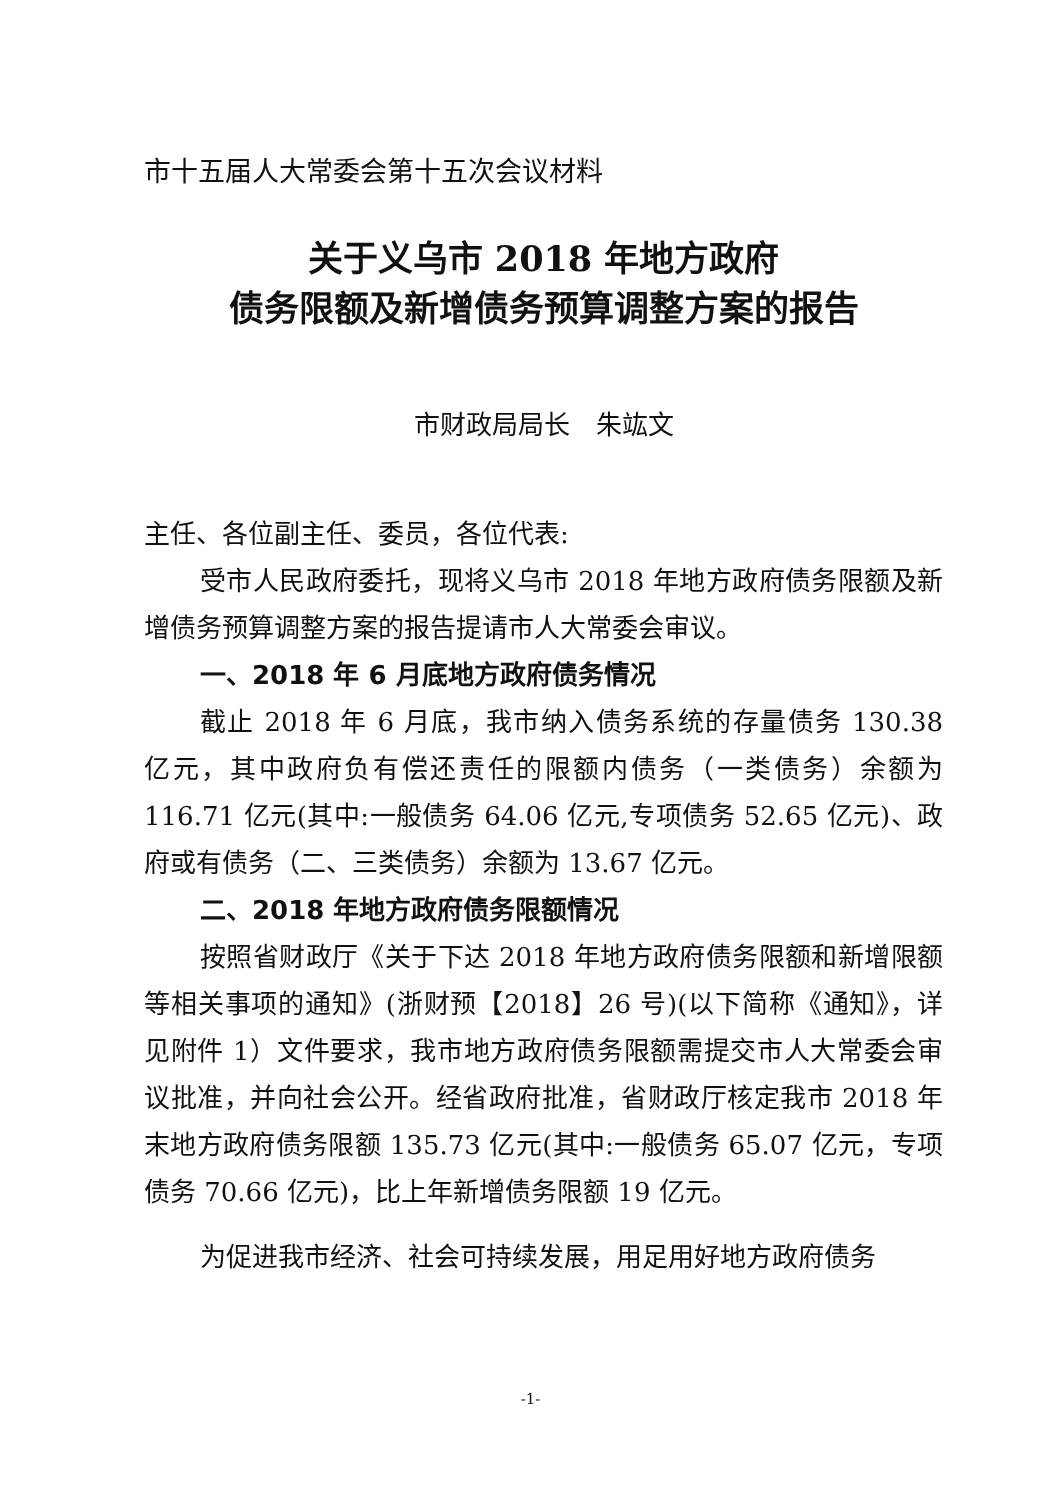市十五届人大常委会第十五次会议材料
关于义乌市 2018 年地方政府
债务限额及新增债务预算调整方案的报告
市财政局局长　朱竑文
主任、各位副主任、委员，各位代表:
受市人民政府委托，现将义乌市 2018 年地方政府债务限额及新增债务预算调整方案的报告提请市人大常委会审议。
一、2018 年 6 月底地方政府债务情况
截止 2018 年 6 月底，我市纳入债务系统的存量债务 130.38 亿元，其中政府负有偿还责任的限额内债务（一类债务）余额为 116.71 亿元(其中:一般债务 64.06 亿元,专项债务 52.65 亿元)、政府或有债务（二、三类债务）余额为 13.67 亿元。
二、2018 年地方政府债务限额情况
按照省财政厅《关于下达 2018 年地方政府债务限额和新增限额等相关事项的通知》(浙财预【2018】26 号)(以下简称《通知》，详见附件 1）文件要求，我市地方政府债务限额需提交市人大常委会审议批准，并向社会公开。经省政府批准，省财政厅核定我市 2018 年末地方政府债务限额 135.73 亿元(其中:一般债务 65.07 亿元，专项债务 70.66 亿元)，比上年新增债务限额 19 亿元。
为促进我市经济、社会可持续发展，用足用好地方政府债务
-1-